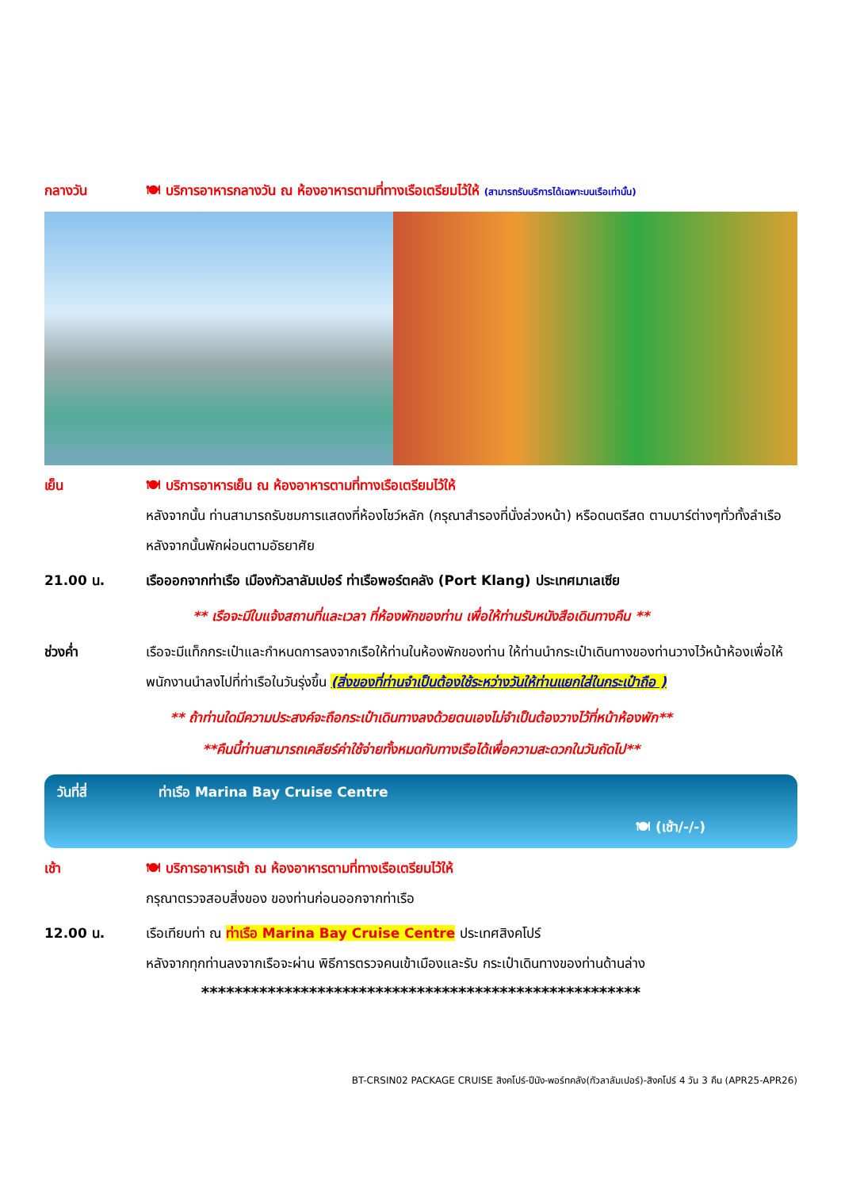กลางวัน 🍽 บริการอาหารกลางวัน ณ ห้องอาหารตามที่ทางเรือเตรียมไว้ให้ (สามารถรับบริการได้เฉพาะบนเรือเท่านั้น)
เย็น 🍽 บริการอาหารเย็น ณ ห้องอาหารตามที่ทางเรือเตรียมไว้ให้
หลังจากนั้น ท่านสามารถรับชมการแสดงที่ห้องโชว์หลัก (กรุณาสำรองที่นั่งล่วงหน้า) หรือดนตรีสด ตามบาร์ต่างๆทั่วทั้งลำเรือ หลังจากนั้นพักผ่อนตามอัธยาศัย
21.00 น. เรือออกจากท่าเรือ เมืองกัวลาลัมเปอร์ ท่าเรือพอร์ตคลัง (Port Klang) ประเทศมาเลเซีย
** เรือจะมีใบแจ้งสถานที่และเวลา ที่ห้องพักของท่าน เพื่อให้ท่านรับหนังสือเดินทางคืน **
ช่วงค่ำ เรือจะมีแท็กกระเป๋าและกำหนดการลงจากเรือให้ท่านในห้องพักของท่าน ให้ท่านนำกระเป๋าเดินทางของท่านวางไว้หน้าห้องเพื่อให้พนักงานนำลงไปที่ท่าเรือในวันรุ่งขึ้น (สิ่งของที่ท่านจำเป็นต้องใช้ระหว่างวันให้ท่านแยกใส่ในกระเป๋าถือ )
** ถ้าท่านใดมีความประสงค์จะถือกระเป๋าเดินทางลงด้วยตนเองไม่จำเป็นต้องวางไว้ที่หน้าห้องพัก**
**คืนนี้ท่านสามารถเคลียร์ค่าใช้จ่ายทั้งหมดกับทางเรือได้เพื่อความสะดวกในวันถัดไป**
วันที่สี่ ท่าเรือ Marina Bay Cruise Centre
🍽 (เช้า/-/-)
เช้า 🍽 บริการอาหารเช้า ณ ห้องอาหารตามที่ทางเรือเตรียมไว้ให้
กรุณาตรวจสอบสิ่งของ ของท่านก่อนออกจากท่าเรือ
12.00 น. เรือเทียบท่า ณ ท่าเรือ Marina Bay Cruise Centre ประเทศสิงคโปร์
หลังจากทุกท่านลงจากเรือจะผ่าน พิธีการตรวจคนเข้าเมืองและรับ กระเป๋าเดินทางของท่านด้านล่าง
*****************************************************
BT-CRSIN02 PACKAGE CRUISE สิงคโปร์-ปีนัง-พอร์ทคลัง(กัวลาลัมเปอร์)-สิงคโปร์ 4 วัน 3 คืน (APR25-APR26)